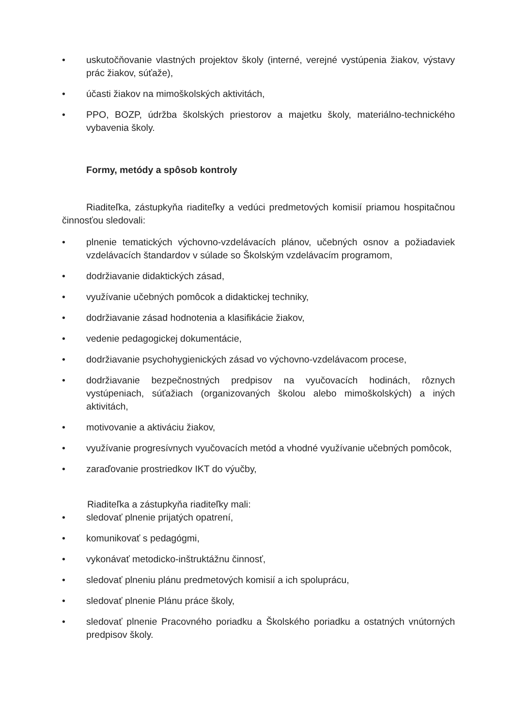• uskutočňovanie vlastných projektov školy (interné, verejné vystúpenia žiakov, výstavy prác žiakov, súťaže),
• účasti žiakov na mimoškolských aktivitách,
• PPO, BOZP, údržba školských priestorov a majetku školy, materiálno-technického vybavenia školy.
Formy, metódy a spôsob kontroly
Riaditeľka, zástupkyňa riaditeľky a vedúci predmetových komisií priamou hospitačnou činnosťou sledovali:
• plnenie tematických výchovno-vzdelávacích plánov, učebných osnov a požiadaviek vzdelávacích štandardov v súlade so Školským vzdelávacím programom,
• dodržiavanie didaktických zásad,
• využívanie učebných pomôcok a didaktickej techniky,
• dodržiavanie zásad hodnotenia a klasifikácie žiakov,
• vedenie pedagogickej dokumentácie,
• dodržiavanie psychohygienických zásad vo výchovno-vzdelávacom procese,
• dodržiavanie bezpečnostných predpisov na vyučovacích hodinách, rôznych vystúpeniach, súťažiach (organizovaných školou alebo mimoškolských) a iných aktivitách,
• motivovanie a aktiváciu žiakov,
• využívanie progresívnych vyučovacích metód a vhodné využívanie učebných pomôcok,
• zaraďovanie prostriedkov IKT do výučby,
Riaditeľka a zástupkyňa riaditeľky mali:
• sledovať plnenie prijatých opatrení,
• komunikovať s pedagógmi,
• vykonávať metodicko-inštruktážnu činnosť,
• sledovať plneniu plánu predmetových komisií a ich spoluprácu,
• sledovať plnenie Plánu práce školy,
• sledovať plnenie Pracovného poriadku a Školského poriadku a ostatných vnútorných predpisov školy.